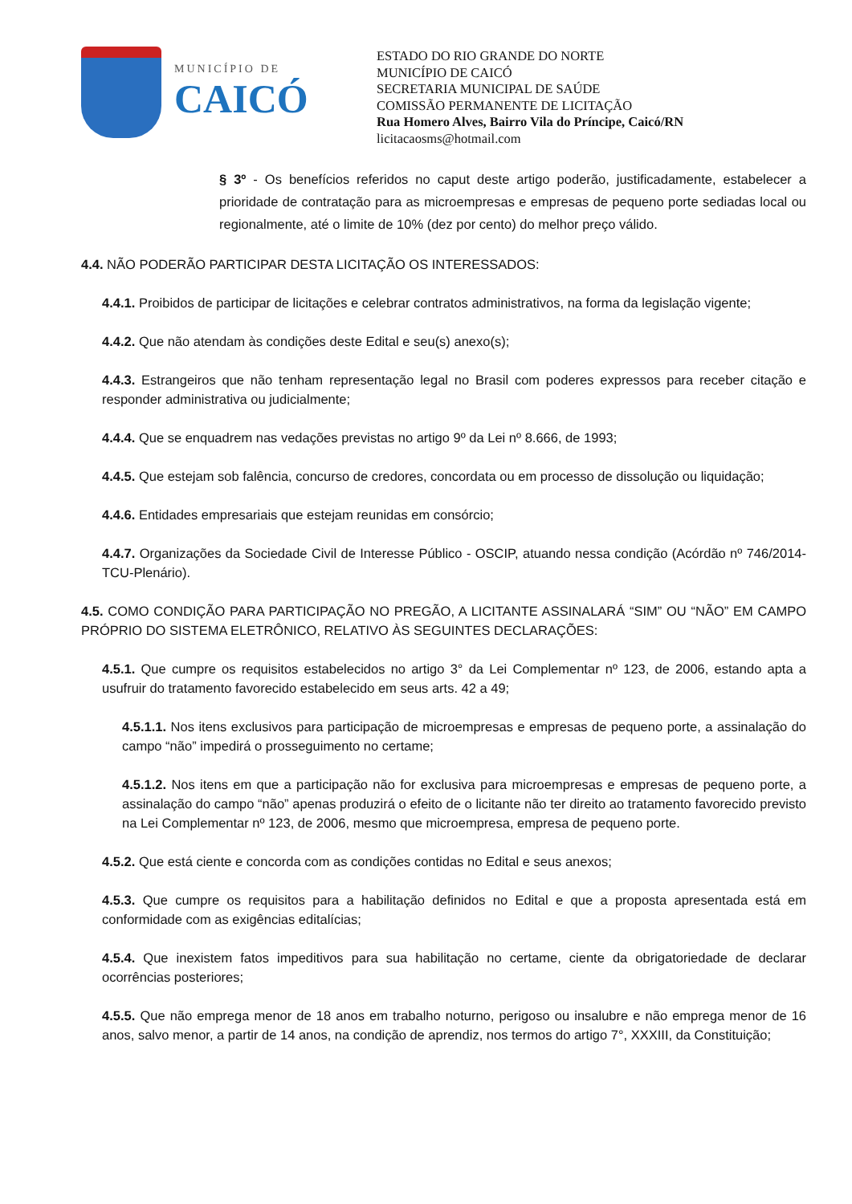MUNICÍPIO DE
CAICÓ
ESTADO DO RIO GRANDE DO NORTE
MUNICÍPIO DE CAICÓ
SECRETARIA MUNICIPAL DE SAÚDE
COMISSÃO PERMANENTE DE LICITAÇÃO
Rua Homero Alves, Bairro Vila do Príncipe, Caicó/RN
licitacaosms@hotmail.com
§ 3º - Os benefícios referidos no caput deste artigo poderão, justificadamente, estabelecer a prioridade de contratação para as microempresas e empresas de pequeno porte sediadas local ou regionalmente, até o limite de 10% (dez por cento) do melhor preço válido.
4.4. NÃO PODERÃO PARTICIPAR DESTA LICITAÇÃO OS INTERESSADOS:
4.4.1. Proibidos de participar de licitações e celebrar contratos administrativos, na forma da legislação vigente;
4.4.2. Que não atendam às condições deste Edital e seu(s) anexo(s);
4.4.3. Estrangeiros que não tenham representação legal no Brasil com poderes expressos para receber citação e responder administrativa ou judicialmente;
4.4.4. Que se enquadrem nas vedações previstas no artigo 9º da Lei nº 8.666, de 1993;
4.4.5. Que estejam sob falência, concurso de credores, concordata ou em processo de dissolução ou liquidação;
4.4.6. Entidades empresariais que estejam reunidas em consórcio;
4.4.7. Organizações da Sociedade Civil de Interesse Público - OSCIP, atuando nessa condição (Acórdão nº 746/2014-TCU-Plenário).
4.5. COMO CONDIÇÃO PARA PARTICIPAÇÃO NO PREGÃO, A LICITANTE ASSINALARÁ “SIM” OU “NÃO” EM CAMPO PRÓPRIO DO SISTEMA ELETRÔNICO, RELATIVO ÀS SEGUINTES DECLARAÇÕES:
4.5.1. Que cumpre os requisitos estabelecidos no artigo 3° da Lei Complementar nº 123, de 2006, estando apta a usufruir do tratamento favorecido estabelecido em seus arts. 42 a 49;
4.5.1.1. Nos itens exclusivos para participação de microempresas e empresas de pequeno porte, a assinalação do campo “não” impedirá o prosseguimento no certame;
4.5.1.2. Nos itens em que a participação não for exclusiva para microempresas e empresas de pequeno porte, a assinalação do campo “não” apenas produzirá o efeito de o licitante não ter direito ao tratamento favorecido previsto na Lei Complementar nº 123, de 2006, mesmo que microempresa, empresa de pequeno porte.
4.5.2. Que está ciente e concorda com as condições contidas no Edital e seus anexos;
4.5.3. Que cumpre os requisitos para a habilitação definidos no Edital e que a proposta apresentada está em conformidade com as exigências editalícias;
4.5.4. Que inexistem fatos impeditivos para sua habilitação no certame, ciente da obrigatoriedade de declarar ocorrências posteriores;
4.5.5. Que não emprega menor de 18 anos em trabalho noturno, perigoso ou insalubre e não emprega menor de 16 anos, salvo menor, a partir de 14 anos, na condição de aprendiz, nos termos do artigo 7°, XXXIII, da Constituição;